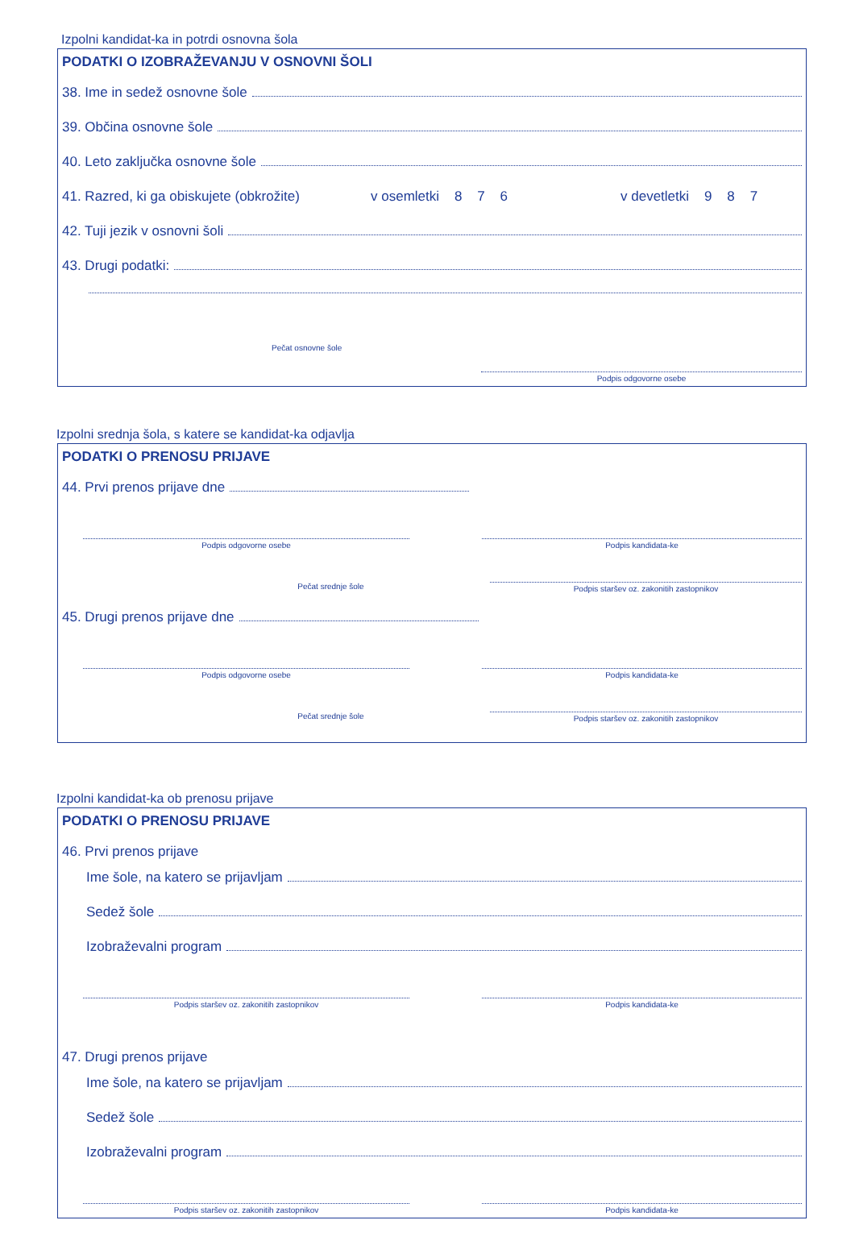Izpolni kandidat-ka in potrdi osnovna šola
PODATKI O IZOBRAŽEVANJU V OSNOVNI ŠOLI
38. Ime in sedež osnovne šole
39. Občina osnovne šole
40. Leto zaključka osnovne šole
41. Razred, ki ga obiskujete (obkrožite) v osemletki 8 7 6 v devetletki 9 8 7
42. Tuji jezik v osnovni šoli
43. Drugi podatki:
Pečat osnovne šole
Podpis odgovorne osebe
Izpolni srednja šola, s katere se kandidat-ka odjavlja
PODATKI O PRENOSU PRIJAVE
44. Prvi prenos prijave dne
Podpis odgovorne osebe Podpis kandidata-ke
Pečat srednje šole Podpis staršev oz. zakonitih zastopnikov
45. Drugi prenos prijave dne
Podpis odgovorne osebe Podpis kandidata-ke
Pečat srednje šole Podpis staršev oz. zakonitih zastopnikov
Izpolni kandidat-ka ob prenosu prijave
PODATKI O PRENOSU PRIJAVE
46. Prvi prenos prijave
Ime šole, na katero se prijavljam
Sedež šole
Izobraževalni program
Podpis staršev oz. zakonitih zastopnikov Podpis kandidata-ke
47. Drugi prenos prijave
Ime šole, na katero se prijavljam
Sedež šole
Izobraževalni program
Podpis staršev oz. zakonitih zastopnikov Podpis kandidata-ke